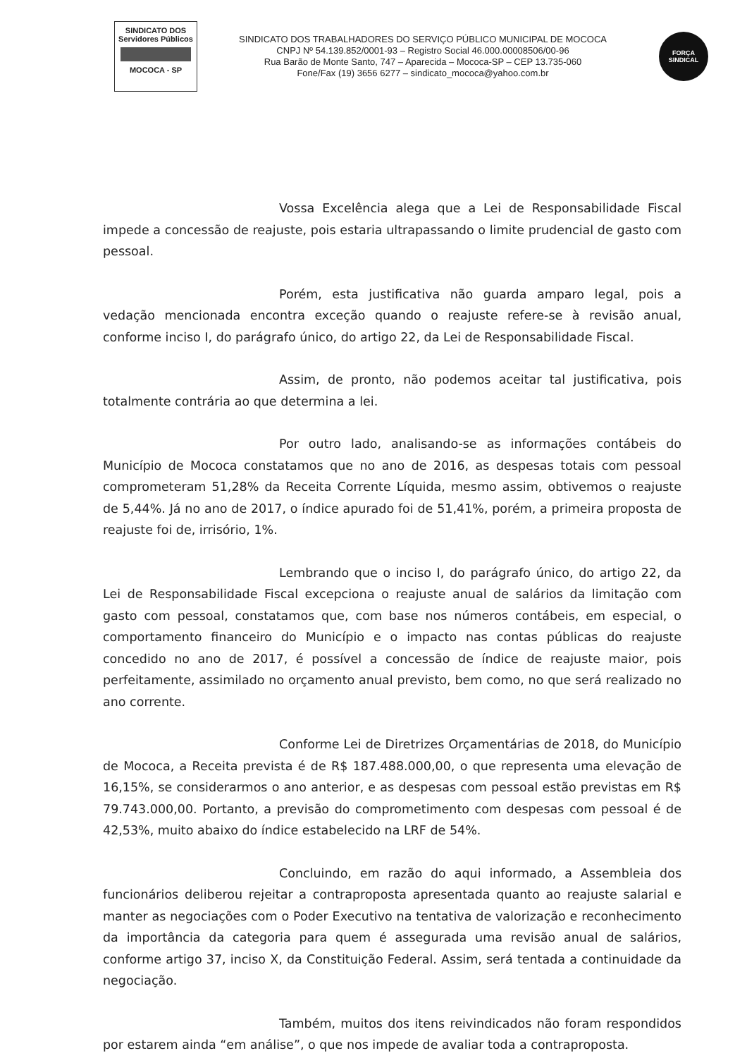SINDICATO DOS
Servidores Públicos
MOCOCA - SP
SINDICATO DOS TRABALHADORES DO SERVIÇO PÚBLICO MUNICIPAL DE MOCOCA
CNPJ Nº 54.139.852/0001-93 – Registro Social 46.000.00008506/00-96
Rua Barão de Monte Santo, 747 – Aparecida – Mococa-SP – CEP 13.735-060
Fone/Fax (19) 3656 6277 – sindicato_mococa@yahoo.com.br
FORÇA
SINDICAL
Vossa Excelência alega que a Lei de Responsabilidade Fiscal impede a concessão de reajuste, pois estaria ultrapassando o limite prudencial de gasto com pessoal.
Porém, esta justificativa não guarda amparo legal, pois a vedação mencionada encontra exceção quando o reajuste refere-se à revisão anual, conforme inciso I, do parágrafo único, do artigo 22, da Lei de Responsabilidade Fiscal.
Assim, de pronto, não podemos aceitar tal justificativa, pois totalmente contrária ao que determina a lei.
Por outro lado, analisando-se as informações contábeis do Município de Mococa constatamos que no ano de 2016, as despesas totais com pessoal comprometeram 51,28% da Receita Corrente Líquida, mesmo assim, obtivemos o reajuste de 5,44%. Já no ano de 2017, o índice apurado foi de 51,41%, porém, a primeira proposta de reajuste foi de, irrisório, 1%.
Lembrando que o inciso I, do parágrafo único, do artigo 22, da Lei de Responsabilidade Fiscal excepciona o reajuste anual de salários da limitação com gasto com pessoal, constatamos que, com base nos números contábeis, em especial, o comportamento financeiro do Município e o impacto nas contas públicas do reajuste concedido no ano de 2017, é possível a concessão de índice de reajuste maior, pois perfeitamente, assimilado no orçamento anual previsto, bem como, no que será realizado no ano corrente.
Conforme Lei de Diretrizes Orçamentárias de 2018, do Município de Mococa, a Receita prevista é de R$ 187.488.000,00, o que representa uma elevação de 16,15%, se considerarmos o ano anterior, e as despesas com pessoal estão previstas em R$ 79.743.000,00. Portanto, a previsão do comprometimento com despesas com pessoal é de 42,53%, muito abaixo do índice estabelecido na LRF de 54%.
Concluindo, em razão do aqui informado, a Assembleia dos funcionários deliberou rejeitar a contraproposta apresentada quanto ao reajuste salarial e manter as negociações com o Poder Executivo na tentativa de valorização e reconhecimento da importância da categoria para quem é assegurada uma revisão anual de salários, conforme artigo 37, inciso X, da Constituição Federal. Assim, será tentada a continuidade da negociação.
Também, muitos dos itens reivindicados não foram respondidos por estarem ainda “em análise”, o que nos impede de avaliar toda a contraproposta.